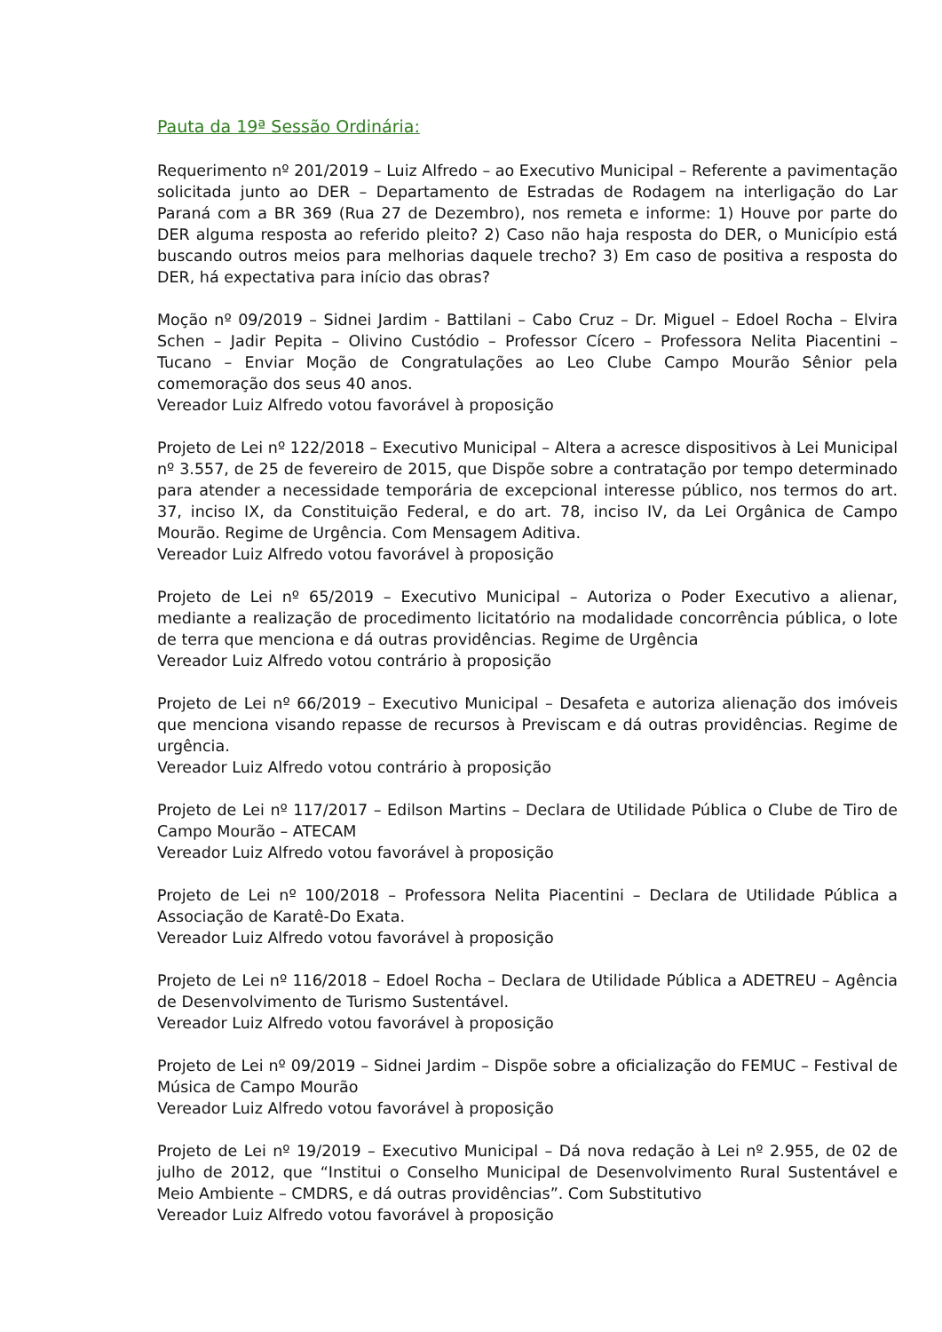Pauta da 19ª Sessão Ordinária:
Requerimento nº 201/2019 – Luiz Alfredo – ao Executivo Municipal – Referente a pavimentação solicitada junto ao DER – Departamento de Estradas de Rodagem na interligação do Lar Paraná com a BR 369 (Rua 27 de Dezembro), nos remeta e informe: 1) Houve por parte do DER alguma resposta ao referido pleito? 2) Caso não haja resposta do DER, o Município está buscando outros meios para melhorias daquele trecho? 3) Em caso de positiva a resposta do DER, há expectativa para início das obras?
Moção nº 09/2019 – Sidnei Jardim - Battilani – Cabo Cruz – Dr. Miguel – Edoel Rocha – Elvira Schen – Jadir Pepita – Olivino Custódio – Professor Cícero – Professora Nelita Piacentini – Tucano – Enviar Moção de Congratulações ao Leo Clube Campo Mourão Sênior pela comemoração dos seus 40 anos.
Vereador Luiz Alfredo votou favorável à proposição
Projeto de Lei nº 122/2018 – Executivo Municipal – Altera a acresce dispositivos à Lei Municipal nº 3.557, de 25 de fevereiro de 2015, que Dispõe sobre a contratação por tempo determinado para atender a necessidade temporária de excepcional interesse público, nos termos do art. 37, inciso IX, da Constituição Federal, e do art. 78, inciso IV, da Lei Orgânica de Campo Mourão. Regime de Urgência. Com Mensagem Aditiva.
Vereador Luiz Alfredo votou favorável à proposição
Projeto de Lei nº 65/2019 – Executivo Municipal – Autoriza o Poder Executivo a alienar, mediante a realização de procedimento licitatório na modalidade concorrência pública, o lote de terra que menciona e dá outras providências. Regime de Urgência
Vereador Luiz Alfredo votou contrário à proposição
Projeto de Lei nº 66/2019 – Executivo Municipal – Desafeta e autoriza alienação dos imóveis que menciona visando repasse de recursos à Previscam e dá outras providências. Regime de urgência.
Vereador Luiz Alfredo votou contrário à proposição
Projeto de Lei nº 117/2017 – Edilson Martins – Declara de Utilidade Pública o Clube de Tiro de Campo Mourão – ATECAM
Vereador Luiz Alfredo votou favorável à proposição
Projeto de Lei nº 100/2018 – Professora Nelita Piacentini – Declara de Utilidade Pública a Associação de Karatê-Do Exata.
Vereador Luiz Alfredo votou favorável à proposição
Projeto de Lei nº 116/2018 – Edoel Rocha – Declara de Utilidade Pública a ADETREU – Agência de Desenvolvimento de Turismo Sustentável.
Vereador Luiz Alfredo votou favorável à proposição
Projeto de Lei nº 09/2019 – Sidnei Jardim – Dispõe sobre a oficialização do FEMUC – Festival de Música de Campo Mourão
Vereador Luiz Alfredo votou favorável à proposição
Projeto de Lei nº 19/2019 – Executivo Municipal – Dá nova redação à Lei nº 2.955, de 02 de julho de 2012, que “Institui o Conselho Municipal de Desenvolvimento Rural Sustentável e Meio Ambiente – CMDRS, e dá outras providências”. Com Substitutivo
Vereador Luiz Alfredo votou favorável à proposição